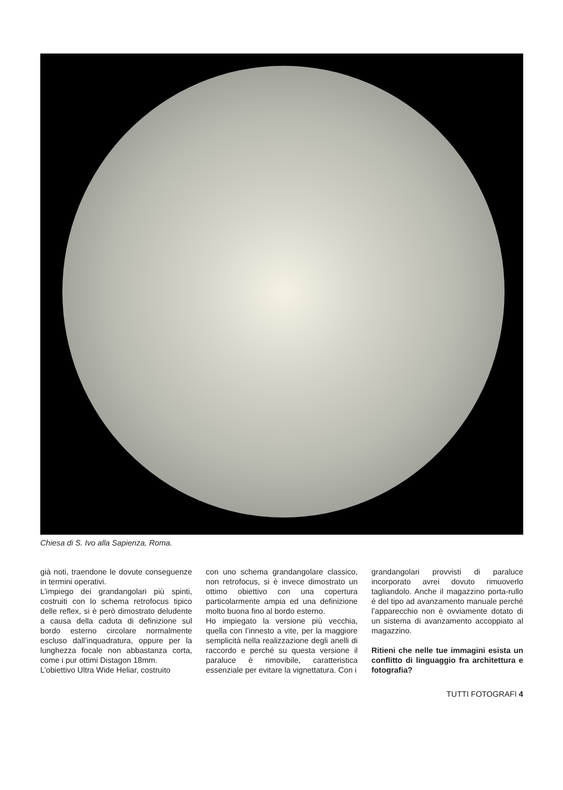Chiesa di S. Ivo alla Sapienza, Roma.
già noti, traendone le dovute conseguenze in termini operativi.
L’impiego dei grandangolari più spinti, costruiti con lo schema retrofocus tipico delle reflex, si è però dimostrato deludente a causa della caduta di definizione sul bordo esterno circolare normalmente escluso dall’inquadratura, oppure per la lunghezza focale non abbastanza corta, come i pur ottimi Distagon 18mm.
L’obiettivo Ultra Wide Heliar, costruito
con uno schema grandangolare classico, non retrofocus, si è invece dimostrato un ottimo obiettivo con una copertura particolarmente ampia ed una definizione molto buona fino al bordo esterno.
Ho impiegato la versione più vecchia, quella con l’innesto a vite, per la maggiore semplicità nella realizzazione degli anelli di raccordo e perché su questa versione il paraluce è rimovibile, caratteristica essenziale per evitare la vignettatura. Con i
grandangolari provvisti di paraluce incorporato avrei dovuto rimuoverlo tagliandolo. Anche il magazzino porta-rullo è del tipo ad avanzamento manuale perché l’apparecchio non è ovviamente dotato di un sistema di avanzamento accoppiato al magazzino.
Ritieni che nelle tue immagini esista un conflitto di linguaggio fra architettura e fotografia?
TUTTI FOTOGRAFI 4